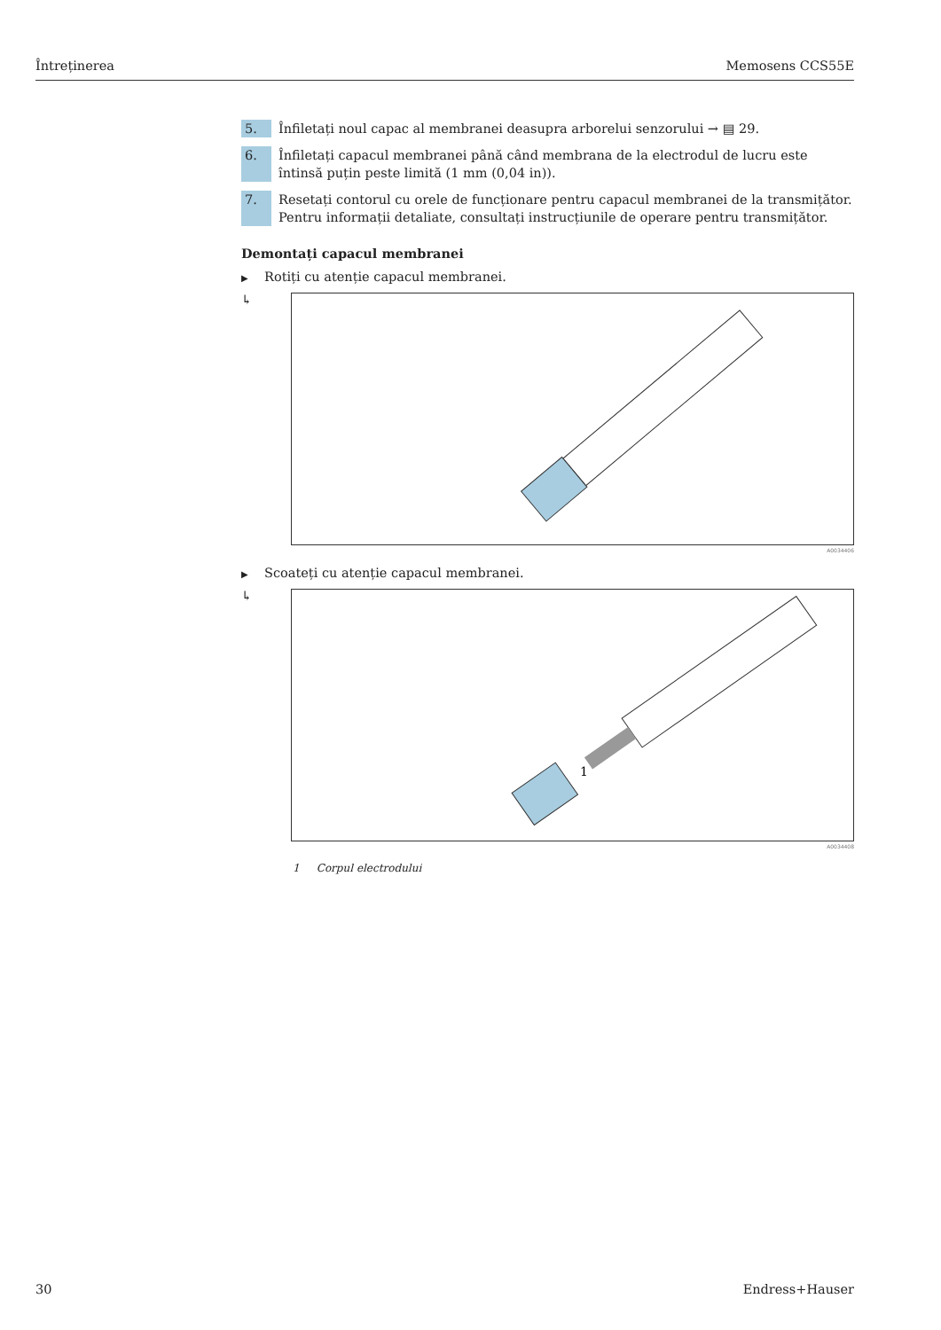Întreținerea Memosens CCS55E
5. Înfiletați noul capac al membranei deasupra arborelui senzorului → ▤ 29.
6. Înfiletați capacul membranei până când membrana de la electrodul de lucru este întinsă puțin peste limită (1 mm (0,04 in)).
7. Resetați contorul cu orele de funcționare pentru capacul membranei de la transmițător. Pentru informații detaliate, consultați instrucțiunile de operare pentru transmițător.
Demontați capacul membranei
▶ Rotiți cu atenție capacul membranei.
↳
A0034406
▶ Scoateți cu atenție capacul membranei.
↳
1
A0034408
1 Corpul electrodului
30 Endress+Hauser